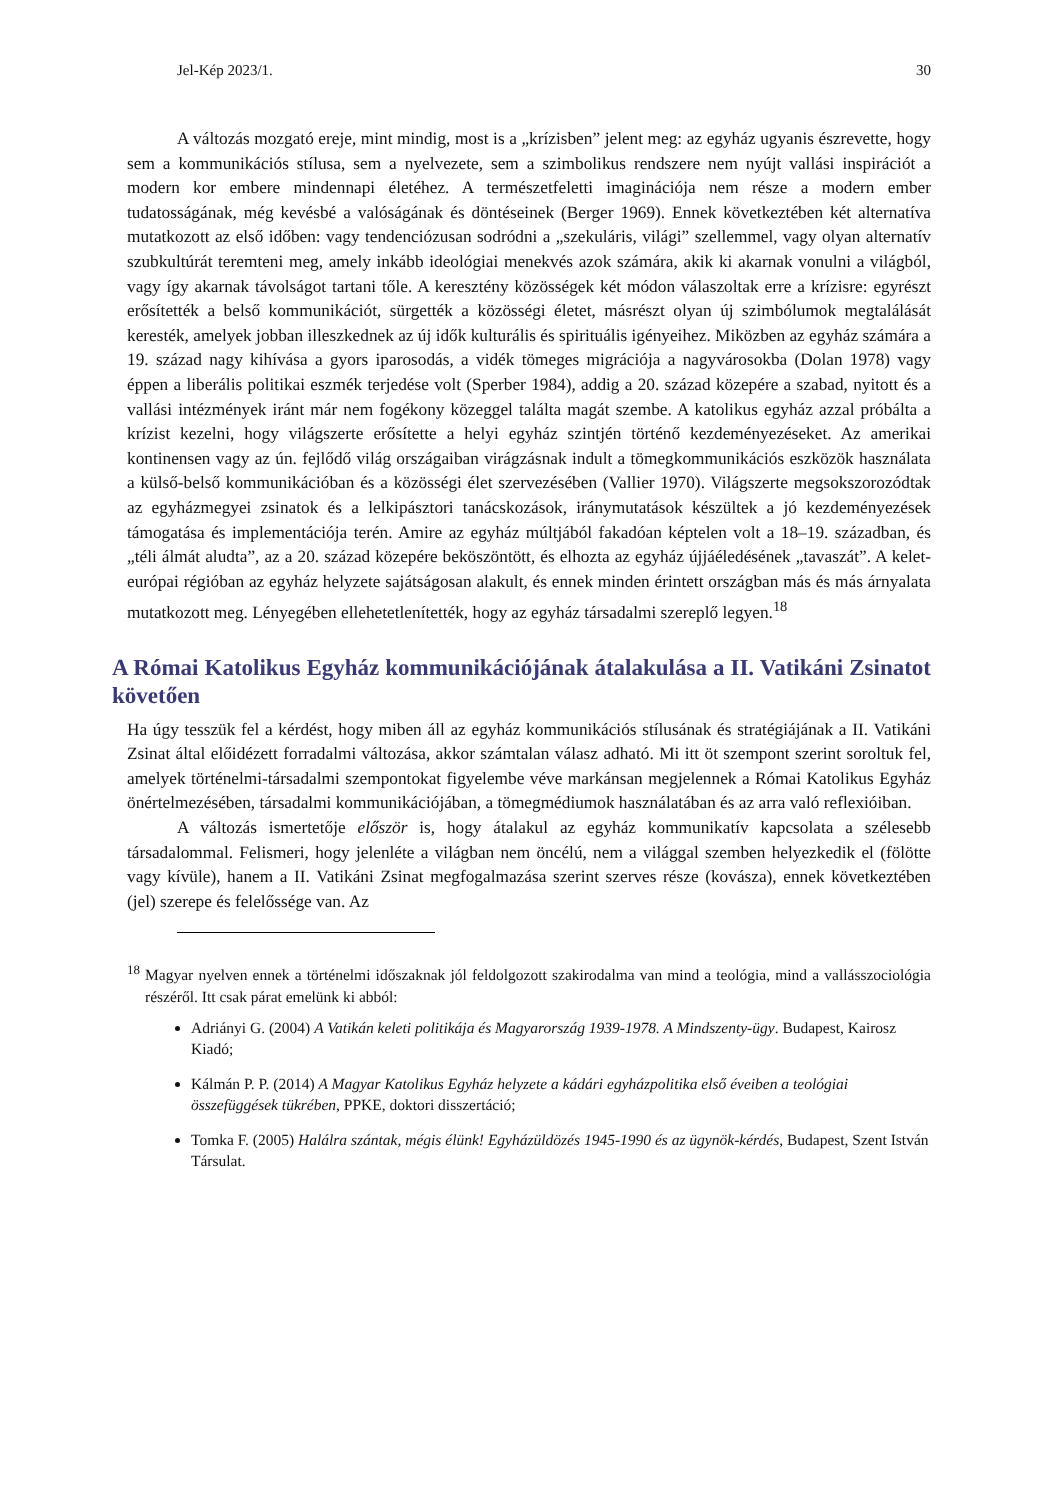Jel-Kép 2023/1. 30
A változás mozgató ereje, mint mindig, most is a „krízisben” jelent meg: az egyház ugyanis észrevette, hogy sem a kommunikációs stílusa, sem a nyelvezete, sem a szimbolikus rendszere nem nyújt vallási inspirációt a modern kor embere mindennapi életéhez. A természetfeletti imaginációja nem része a modern ember tudatosságának, még kevésbé a valóságának és döntéseinek (Berger 1969). Ennek következtében két alternatíva mutatkozott az első időben: vagy tendenciózusan sodródni a „szekuláris, világi” szellemmel, vagy olyan alternatív szubkultúrát teremteni meg, amely inkább ideológiai menekvés azok számára, akik ki akarnak vonulni a világból, vagy így akarnak távolságot tartani tőle. A keresztény közösségek két módon válaszoltak erre a krízisre: egyrészt erősítették a belső kommunikációt, sürgették a közösségi életet, másrészt olyan új szimbólumok megtalálását keresték, amelyek jobban illeszkednek az új idők kulturális és spirituális igényeihez. Miközben az egyház számára a 19. század nagy kihívása a gyors iparosodás, a vidék tömeges migrációja a nagyvárosokba (Dolan 1978) vagy éppen a liberális politikai eszmék terjedése volt (Sperber 1984), addig a 20. század közepére a szabad, nyitott és a vallási intézmények iránt már nem fogékony közeggel találta magát szembe. A katolikus egyház azzal próbálta a krízist kezelni, hogy világszerte erősítette a helyi egyház szintjén történő kezdeményezéseket. Az amerikai kontinensen vagy az ún. fejlődő világ országaiban virágzásnak indult a tömegkommunikációs eszközök használata a külső-belső kommunikációban és a közösségi élet szervezésében (Vallier 1970). Világszerte megsokszorozódtak az egyházmegyei zsinatok és a lelkipásztori tanácskozások, iránymutatások készültek a jó kezdeményezések támogatása és implementációja terén. Amire az egyház múltjából fakadóan képtelen volt a 18–19. században, és „téli álmát aludta”, az a 20. század közepére beköszöntött, és elhozta az egyház újjáéledésének „tavaszát”. A kelet-európai régióban az egyház helyzete sajátságosan alakult, és ennek minden érintett országban más és más árnyalata mutatkozott meg. Lényegében ellehetetlenítették, hogy az egyház társadalmi szereplő legyen.<sup>18</sup>
A Római Katolikus Egyház kommunikációjának átalakulása a II. Vatikáni Zsinatot követően
Ha úgy tesszük fel a kérdést, hogy miben áll az egyház kommunikációs stílusának és stratégiájának a II. Vatikáni Zsinat által előidézett forradalmi változása, akkor számtalan válasz adható. Mi itt öt szempont szerint soroltuk fel, amelyek történelmi-társadalmi szempontokat figyelembe véve markánsan megjelennek a Római Katolikus Egyház önértelmezésében, társadalmi kommunikációjában, a tömegmédiumok használatában és az arra való reflexióiban.
A változás ismertetője először is, hogy átalakul az egyház kommunikatív kapcsolata a szélesebb társadalommal. Felismeri, hogy jelenléte a világban nem öncélú, nem a világgal szemben helyezkedik el (fölötte vagy kívüle), hanem a II. Vatikáni Zsinat megfogalmazása szerint szerves része (kovásza), ennek következtében (jel) szerepe és felelőssége van. Az
<sup>18</sup> Magyar nyelven ennek a történelmi időszaknak jól feldolgozott szakirodalma van mind a teológia, mind a vallásszociológia részéről. Itt csak párat emelünk ki abból:
Adriányi G. (2004) A Vatikán keleti politikája és Magyarország 1939-1978. A Mindszenty-ügy. Budapest, Kairosz Kiadó;
Kálmán P. P. (2014) A Magyar Katolikus Egyház helyzete a kádári egyházpolitika első éveiben a teológiai összefüggések tükrében, PPKE, doktori disszertáció;
Tomka F. (2005) Halálra szántak, mégis élünk! Egyházüldözés 1945-1990 és az ügynök-kérdés, Budapest, Szent István Társulat.